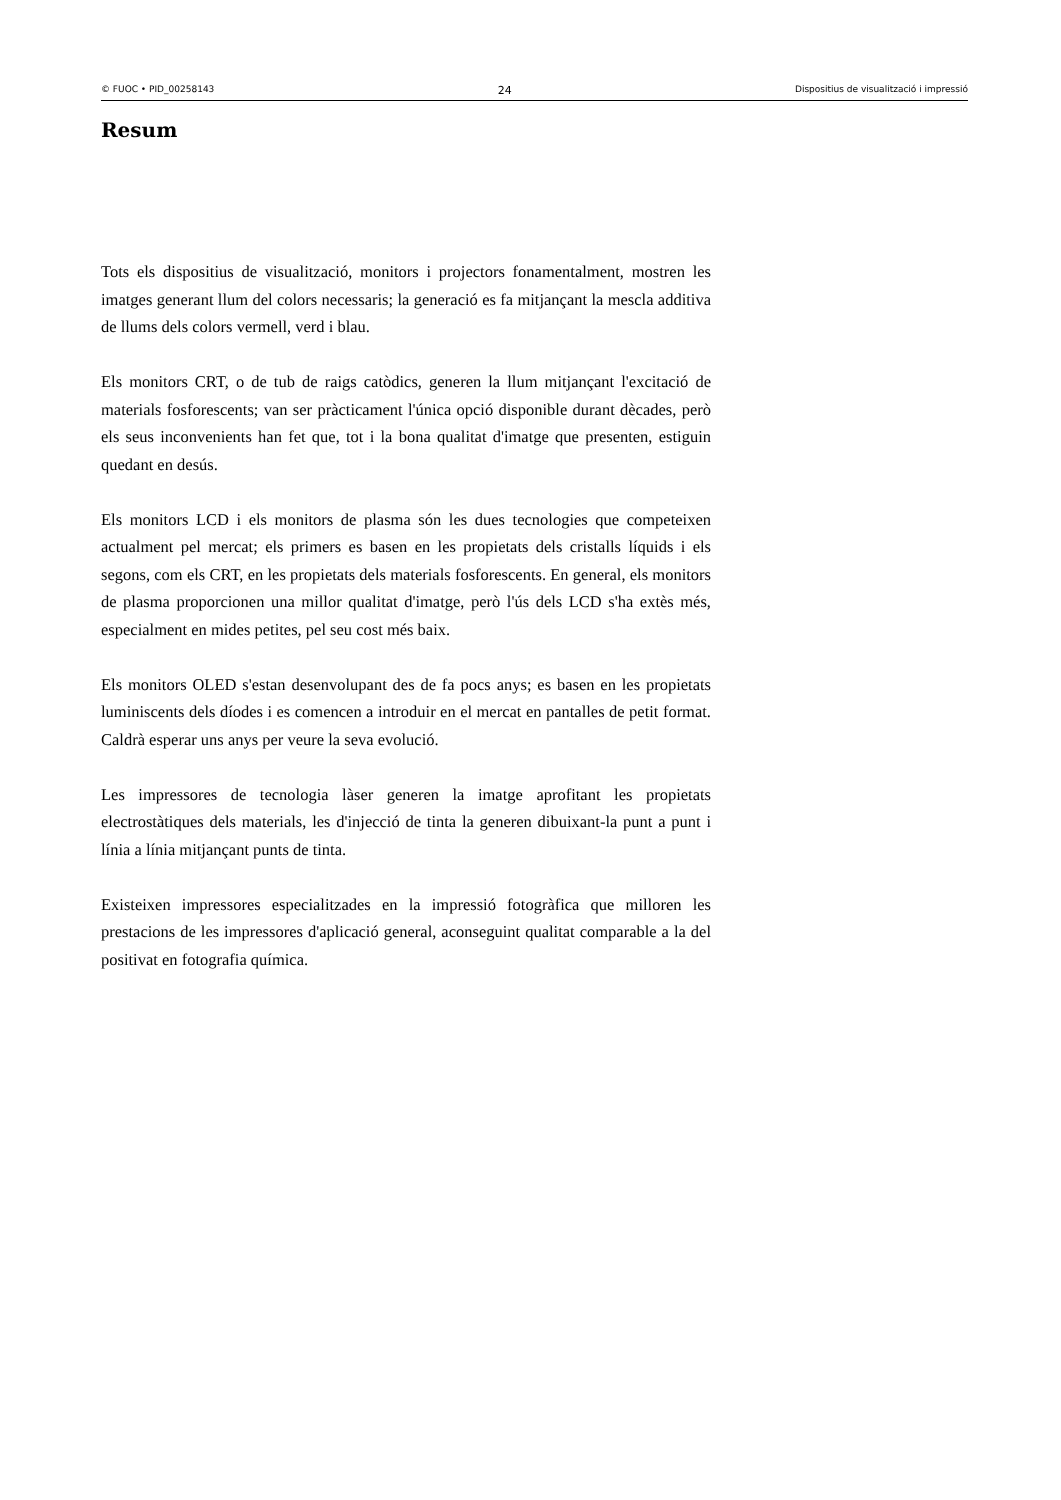© FUOC • PID_00258143 24 Dispositius de visualització i impressió
Resum
Tots els dispositius de visualització, monitors i projectors fonamentalment, mostren les imatges generant llum del colors necessaris; la generació es fa mitjançant la mescla additiva de llums dels colors vermell, verd i blau.
Els monitors CRT, o de tub de raigs catòdics, generen la llum mitjançant l'excitació de materials fosforescents; van ser pràcticament l'única opció disponible durant dècades, però els seus inconvenients han fet que, tot i la bona qualitat d'imatge que presenten, estiguin quedant en desús.
Els monitors LCD i els monitors de plasma són les dues tecnologies que competeixen actualment pel mercat; els primers es basen en les propietats dels cristalls líquids i els segons, com els CRT, en les propietats dels materials fosforescents. En general, els monitors de plasma proporcionen una millor qualitat d'imatge, però l'ús dels LCD s'ha extès més, especialment en mides petites, pel seu cost més baix.
Els monitors OLED s'estan desenvolupant des de fa pocs anys; es basen en les propietats luminiscents dels díodes i es comencen a introduir en el mercat en pantalles de petit format. Caldrà esperar uns anys per veure la seva evolució.
Les impressores de tecnologia làser generen la imatge aprofitant les propietats electrostàtiques dels materials, les d'injecció de tinta la generen dibuixant-la punt a punt i línia a línia mitjançant punts de tinta.
Existeixen impressores especialitzades en la impressió fotogràfica que milloren les prestacions de les impressores d'aplicació general, aconseguint qualitat comparable a la del positivat en fotografia química.